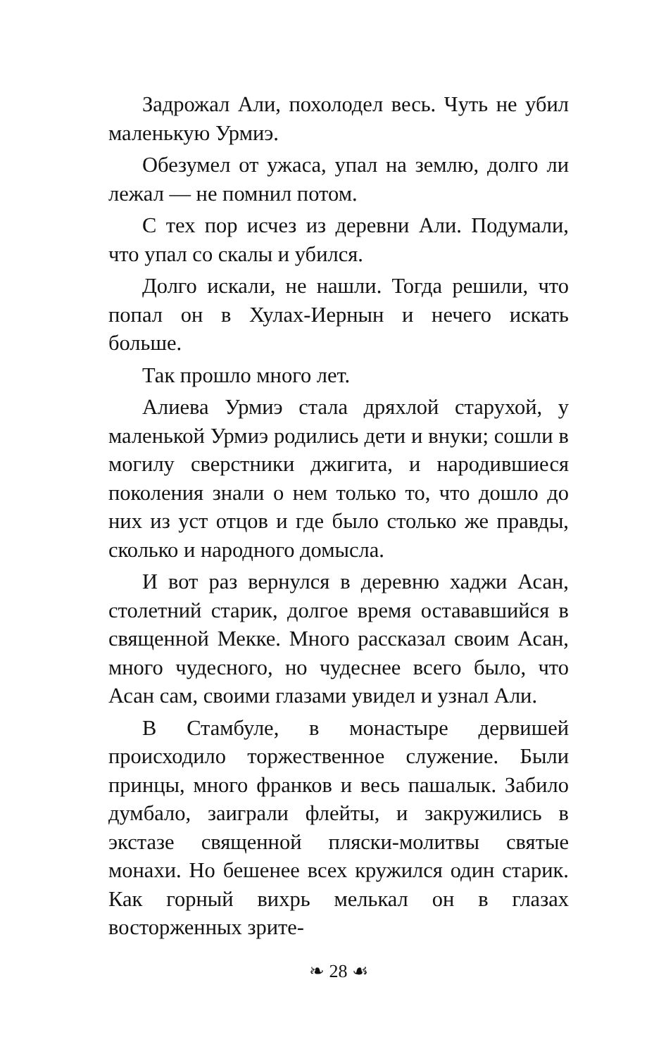Задрожал Али, похолодел весь. Чуть не убил маленькую Урмиэ.
Обезумел от ужаса, упал на землю, долго ли лежал — не помнил потом.
С тех пор исчез из деревни Али. Подумали, что упал со скалы и убился.
Долго искали, не нашли. Тогда решили, что попал он в Хулах-Иернын и нечего искать больше.
Так прошло много лет.
Алиева Урмиэ стала дряхлой старухой, у маленькой Урмиэ родились дети и внуки; сошли в могилу сверстники джигита, и народившиеся поколения знали о нем только то, что дошло до них из уст отцов и где было столько же правды, сколько и народного домысла.
И вот раз вернулся в деревню хаджи Асан, столетний старик, долгое время остававшийся в священной Мекке. Много рассказал своим Асан, много чудесного, но чудеснее всего было, что Асан сам, своими глазами увидел и узнал Али.
В Стамбуле, в монастыре дервишей происходило торжественное служение. Были принцы, много франков и весь пашалык. Забило думбало, заиграли флейты, и закружились в экстазе священной пляски-молитвы святые монахи. Но бешенее всех кружился один старик. Как горный вихрь мелькал он в глазах восторженных зрите-
❧ 28 ☙